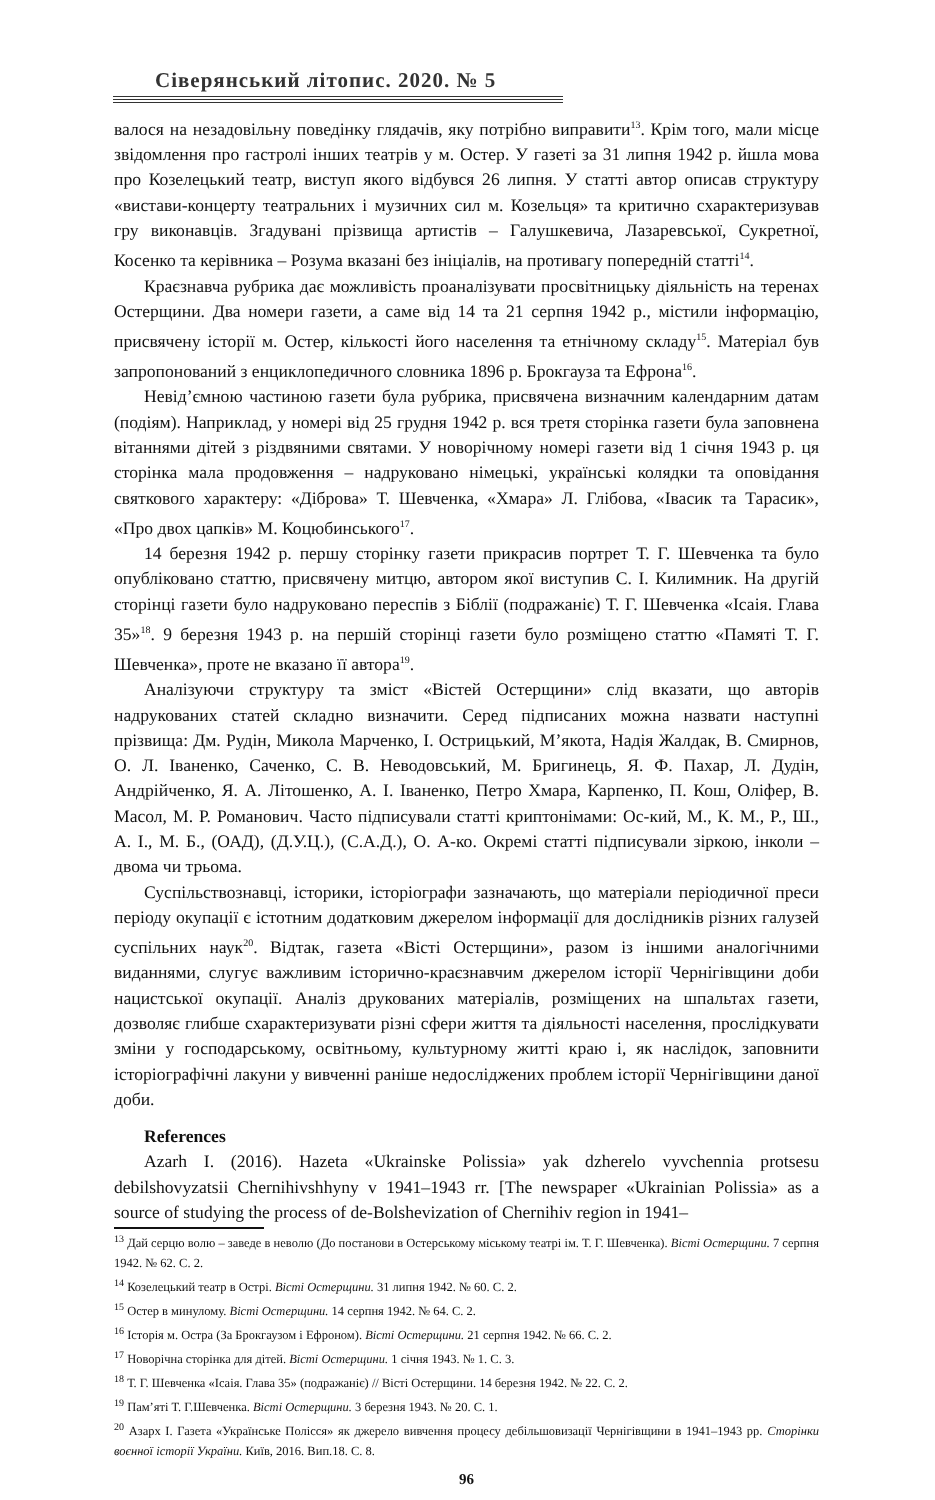Сіверянський літопис. 2020. № 5
валося на незадовільну поведінку глядачів, яку потрібно виправити<sup>13</sup>. Крім того, мали місце звідомлення про гастролі інших театрів у м. Остер. У газеті за 31 липня 1942 р. йшла мова про Козелецький театр, виступ якого відбувся 26 липня. У статті автор описав структуру «вистави-концерту театральних і музичних сил м. Козельця» та критично схарактеризував гру виконавців. Згадувані прізвища артистів – Галушкевича, Лазаревської, Сукретної, Косенко та керівника – Розума вказані без ініціалів, на противагу попередній статті<sup>14</sup>.
Краєзнавча рубрика дає можливість проаналізувати просвітницьку діяльність на теренах Остерщини. Два номери газети, а саме від 14 та 21 серпня 1942 р., містили інформацію, присвячену історії м. Остер, кількості його населення та етнічному складу<sup>15</sup>. Матеріал був запропонований з енциклопедичного словника 1896 р. Брокгауза та Ефрона<sup>16</sup>.
Невід’ємною частиною газети була рубрика, присвячена визначним календарним датам (подіям). Наприклад, у номері від 25 грудня 1942 р. вся третя сторінка газети була заповнена вітаннями дітей з різдвяними святами. У новорічному номері газети від 1 січня 1943 р. ця сторінка мала продовження – надруковано німецькі, українські колядки та оповідання святкового характеру: «Діброва» Т. Шевченка, «Хмара» Л. Глібова, «Івасик та Тарасик», «Про двох цапків» М. Коцюбинського<sup>17</sup>.
14 березня 1942 р. першу сторінку газети прикрасив портрет Т. Г. Шевченка та було опубліковано статтю, присвячену митцю, автором якої виступив С. І. Килимник. На другій сторінці газети було надруковано переспів з Біблії (подражаніє) Т. Г. Шевченка «Ісаія. Глава 35»<sup>18</sup>. 9 березня 1943 р. на першій сторінці газети було розміщено статтю «Памяті Т. Г. Шевченка», проте не вказано її автора<sup>19</sup>.
Аналізуючи структуру та зміст «Вістей Остерщини» слід вказати, що авторів надрукованих статей складно визначити. Серед підписаних можна назвати наступні прізвища: Дм. Рудін, Микола Марченко, І. Острицький, М’якота, Надія Жалдак, В. Смирнов, О. Л. Іваненко, Саченко, С. В. Неводовський, М. Бригинець, Я. Ф. Пахар, Л. Дудін, Андрійченко, Я. А. Літошенко, А. І. Іваненко, Петро Хмара, Карпенко, П. Кош, Оліфер, В. Масол, М. Р. Романович. Часто підписували статті криптонімами: Ос-кий, М., К. М., Р., Ш., А. І., М. Б., (ОАД), (Д.У.Ц.), (С.А.Д.), О. А-ко. Окремі статті підписували зіркою, інколи – двома чи трьома.
Суспільствознавці, історики, історіографи зазначають, що матеріали періодичної преси періоду окупації є істотним додатковим джерелом інформації для дослідників різних галузей суспільних наук<sup>20</sup>. Відтак, газета «Вісті Остерщини», разом із іншими аналогічними виданнями, слугує важливим історично-краєзнавчим джерелом історії Чернігівщини доби нацистської окупації. Аналіз друкованих матеріалів, розміщених на шпальтах газети, дозволяє глибше схарактеризувати різні сфери життя та діяльності населення, прослідкувати зміни у господарському, освітньому, культурному житті краю і, як наслідок, заповнити історіографічні лакуни у вивченні раніше недосліджених проблем історії Чернігівщини даної доби.
References
Azarh I. (2016). Hazeta «Ukrainske Polissia» yak dzherelo vyvchennia protsesu debilshovyzatsii Chernihivshhyny v 1941–1943 rr. [The newspaper «Ukrainian Polissia» as a source of studying the process of de-Bolshevization of Chernihiv region in 1941–
<sup>13</sup> Дай серцю волю – заведе в неволю (До постанови в Остерському міському театрі ім. Т. Г. Шевченка). Вісті Остерщини. 7 серпня 1942. № 62. С. 2.
<sup>14</sup> Козелецький театр в Острі. Вісті Остерщини. 31 липня 1942. № 60. С. 2.
<sup>15</sup> Остер в минулому. Вісті Остерщини. 14 серпня 1942. № 64. С. 2.
<sup>16</sup> Історія м. Остра (За Брокгаузом і Ефроном). Вісті Остерщини. 21 серпня 1942. № 66. С. 2.
<sup>17</sup> Новорічна сторінка для дітей. Вісті Остерщини. 1 січня 1943. № 1. С. 3.
<sup>18</sup> Т. Г. Шевченка «Ісаія. Глава 35» (подражаніє) // Вісті Остерщини. 14 березня 1942. № 22. С. 2.
<sup>19</sup> Пам’яті Т. Г.Шевченка. Вісті Остерщини. 3 березня 1943. № 20. С. 1.
<sup>20</sup> Азарх І. Газета «Українське Полісся» як джерело вивчення процесу дебільшовизації Чернігівщини в 1941–1943 рр. Сторінки воєнної історії України. Київ, 2016. Вип.18. С. 8.
96